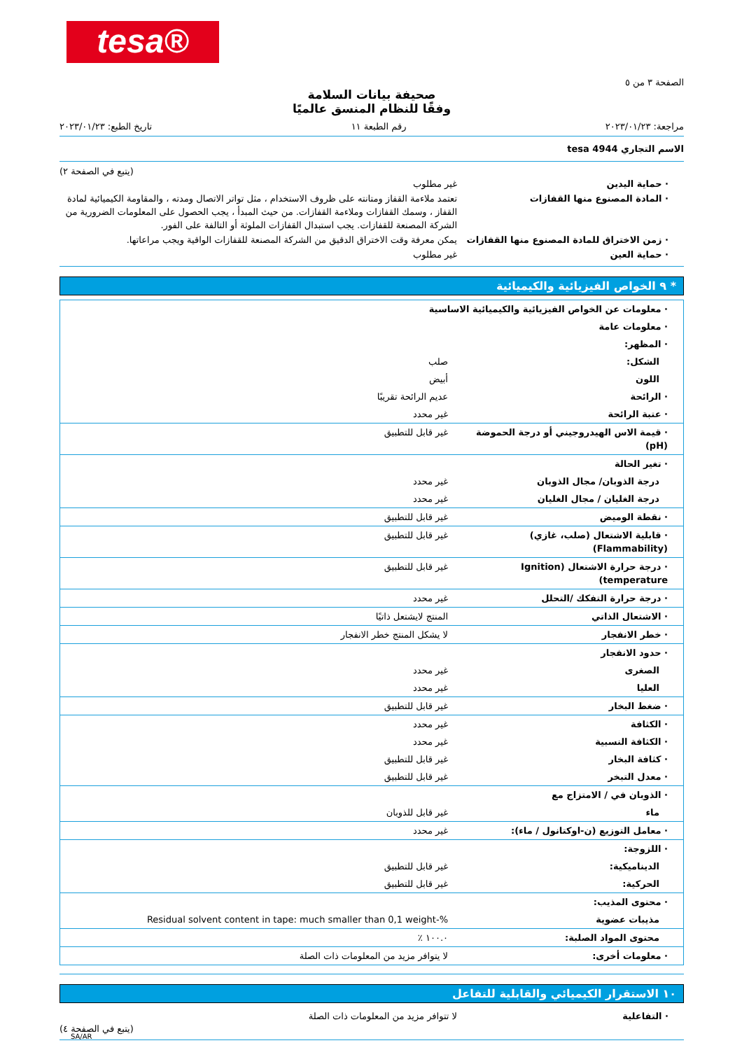tesa®
الصفحة ٣ من ٥
صحيفة بيانات السلامة
وفقًا للنظام المنسق عالميًا
مراجعة: ٢٠٢٣/٠١/٢٣ رقم الطبعة ١١ تاريخ الطبع: ٢٠٢٣/٠١/٢٣
الاسم التجاري tesa 4944
(يتبع في الصفحة ٢)
| · حماية اليدين | غير مطلوب |
| · المادة المصنوع منها القفازات | تعتمد ملاءمة القفاز ومتانته على ظروف الاستخدام ، مثل تواتر الاتصال ومدته ، والمقاومة الكيميائية لمادة القفاز ، وسمك القفازات وملاءمة القفازات. من حيث المبدأ ، يجب الحصول على المعلومات الضرورية من الشركة المصنعة للقفازات. يجب استبدال القفازات الملوثة أو التالفة على الفور. |
| · زمن الاختراق للمادة المصنوع منها القفازات | يمكن معرفة وقت الاختراق الدقيق من الشركة المصنعة للقفازات الواقية ويجب مراعاتها. |
| · حماية العين | غير مطلوب |
* ٩ الخواص الفيزيائية والكيميائية
| · معلومات عن الخواص الفيزيائية والكيميائية الاساسية | |
| · معلومات عامة | |
| · المظهر: | |
| الشكل: | صلب |
| اللون | أبيض |
| · الرائحة | عديم الرائحة تقريبًا |
| · عتبة الرائحة | غير محدد |
| · قيمة الاس الهيدروجيني أو درجة الحموضة (pH) | غير قابل للتطبيق |
| · تغير الحالة | |
| درجة الذوبان/ مجال الذوبان | غير محدد |
| درجة الغليان / مجال الغليان | غير محدد |
| · نقطة الوميض | غير قابل للتطبيق |
| · قابلية الاشتعال (صلب، غازي) (Flammability) | غير قابل للتطبيق |
| · درجة حرارة الاشتعال (Ignition temperature) | غير قابل للتطبيق |
| · درجة حرارة التفكك /التحلل | غير محدد |
| · الاشتعال الذاتي | المنتج لايشتعل ذاتيًا |
| · خطر الانفجار | لا يشكل المنتج خطر الانفجار |
| · حدود الانفجار | |
| الصغرى | غير محدد |
| العليا | غير محدد |
| · ضغط البخار | غير قابل للتطبيق |
| · الكثافة | غير محدد |
| · الكثافة النسبية | غير محدد |
| · كثافة البخار | غير قابل للتطبيق |
| · معدل التبخر | غير قابل للتطبيق |
| · الذوبان في / الامتزاج مع | |
| ماء | غير قابل للذوبان |
| · معامل التوزيع (ن-اوكتانول / ماء): | غير محدد |
| · اللزوجة: | |
| الديناميكية: | غير قابل للتطبيق |
| الحركية: | غير قابل للتطبيق |
| · محتوى المذيب: | |
| مذيبات عضوية | Residual solvent content in tape: much smaller than 0,1 weight-% |
| محتوى المواد الصلبة: | ١٠٠.٠ ٪ |
| · معلومات أخرى: | لا يتوافر مزيد من المعلومات ذات الصلة |
١٠ الاستقرار الكيميائي والقابلية للتفاعل
| · التفاعلية | لا تتوافر مزيد من المعلومات ذات الصلة |
(يتبع في الصفحة ٤)
SA/AR